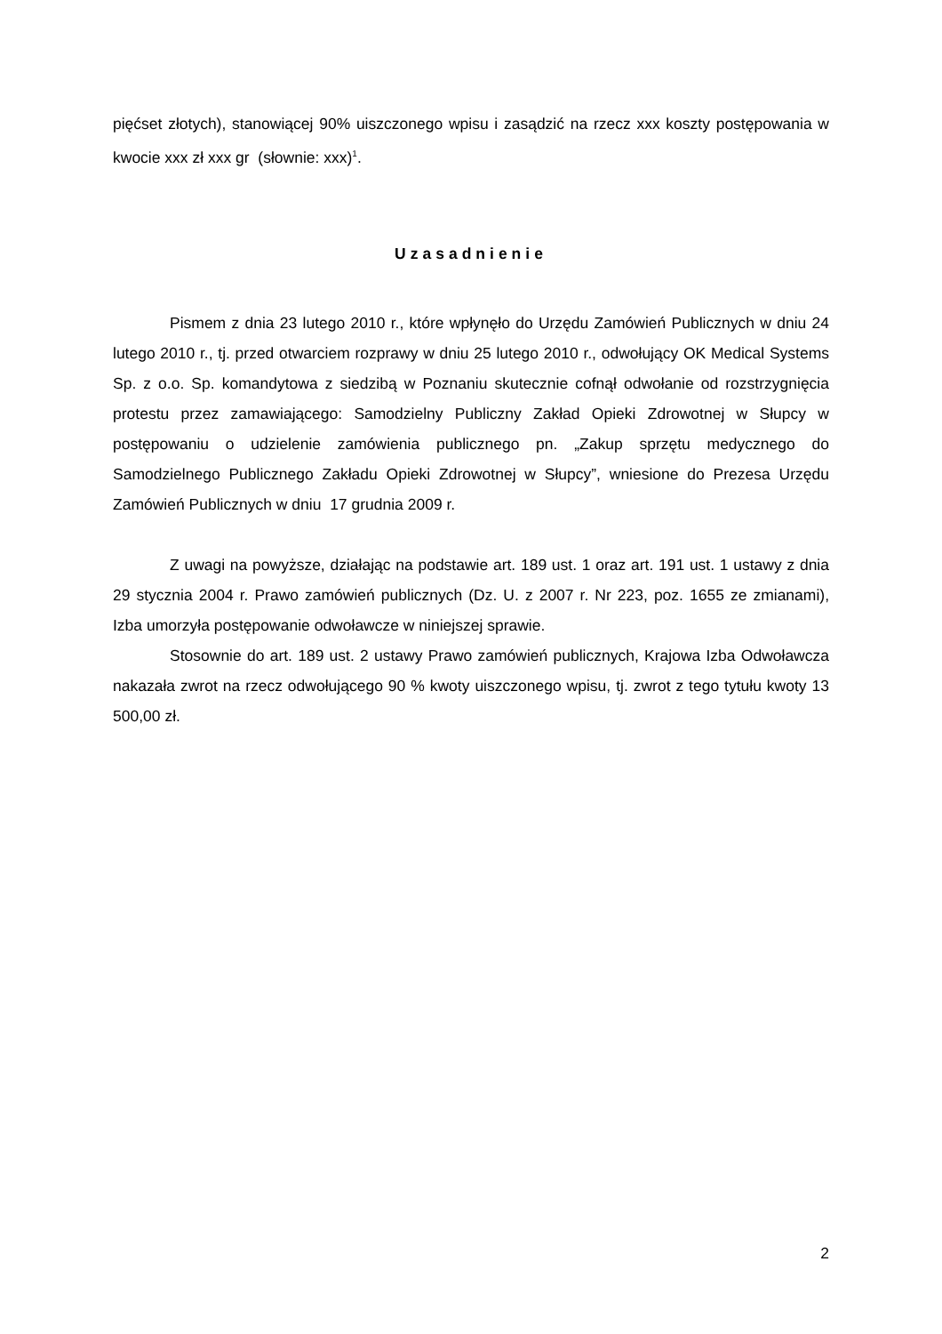pięćset złotych), stanowiącej 90% uiszczonego wpisu i zasądzić na rzecz xxx koszty postępowania w kwocie xxx zł xxx gr (słownie: xxx)<sup>1</sup>.
Uzasadnienie
Pismem z dnia 23 lutego 2010 r., które wpłynęło do Urzędu Zamówień Publicznych w dniu 24 lutego 2010 r., tj. przed otwarciem rozprawy w dniu 25 lutego 2010 r., odwołujący OK Medical Systems Sp. z o.o. Sp. komandytowa z siedzibą w Poznaniu skutecznie cofnął odwołanie od rozstrzygnięcia protestu przez zamawiającego: Samodzielny Publiczny Zakład Opieki Zdrowotnej w Słupcy w postępowaniu o udzielenie zamówienia publicznego pn. „Zakup sprzętu medycznego do Samodzielnego Publicznego Zakładu Opieki Zdrowotnej w Słupcy”, wniesione do Prezesa Urzędu Zamówień Publicznych w dniu 17 grudnia 2009 r.
Z uwagi na powyższe, działając na podstawie art. 189 ust. 1 oraz art. 191 ust. 1 ustawy z dnia 29 stycznia 2004 r. Prawo zamówień publicznych (Dz. U. z 2007 r. Nr 223, poz. 1655 ze zmianami), Izba umorzyła postępowanie odwoławcze w niniejszej sprawie.
Stosownie do art. 189 ust. 2 ustawy Prawo zamówień publicznych, Krajowa Izba Odwoławcza nakazała zwrot na rzecz odwołującego 90 % kwoty uiszczonego wpisu, tj. zwrot z tego tytułu kwoty 13 500,00 zł.
2